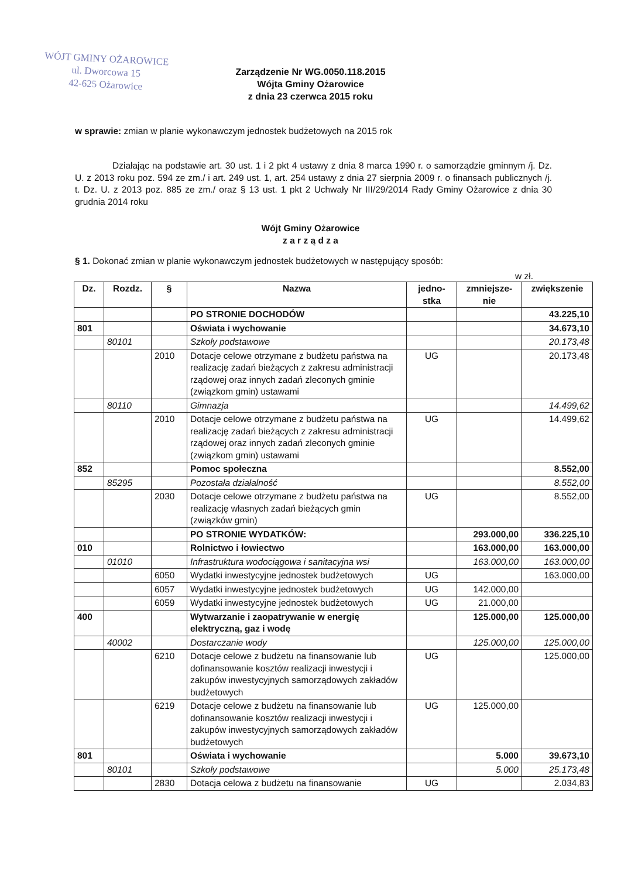WÓJT GMINY OŻAROWICE
ul. Dworcowa 15
42-625 Ożarowice
Zarządzenie Nr WG.0050.118.2015
Wójta Gminy Ożarowice
z dnia 23 czerwca 2015 roku
w sprawie: zmian w planie wykonawczym jednostek budżetowych na 2015 rok
Działając na podstawie art. 30 ust. 1 i 2 pkt 4 ustawy z dnia 8 marca 1990 r. o samorządzie gminnym /j. Dz. U. z 2013 roku poz. 594 ze zm./ i art. 249 ust. 1, art. 254 ustawy z dnia 27 sierpnia 2009 r. o finansach publicznych /j. t. Dz. U. z 2013 poz. 885 ze zm./ oraz § 13 ust. 1 pkt 2 Uchwały Nr III/29/2014 Rady Gminy Ożarowice z dnia 30 grudnia 2014 roku
Wójt Gminy Ożarowice
z a r z ą d z a
§ 1. Dokonać zmian w planie wykonawczym jednostek budżetowych w następujący sposób:
w zł.
| Dz. | Rozdz. | § | Nazwa | jedno- stka | zmniejsze- nie | zwiększenie |
| --- | --- | --- | --- | --- | --- | --- |
| | | | PO STRONIE DOCHODÓW | | | 43.225,10 |
| 801 | | | Oświata i wychowanie | | | 34.673,10 |
| | 80101 | | Szkoły podstawowe | | | 20.173,48 |
| | | 2010 | Dotacje celowe otrzymane z budżetu państwa na realizację zadań bieżących z zakresu administracji rządowej oraz innych zadań zleconych gminie (związkom gmin) ustawami | UG | | 20.173,48 |
| | 80110 | | Gimnazja | | | 14.499,62 |
| | | 2010 | Dotacje celowe otrzymane z budżetu państwa na realizację zadań bieżących z zakresu administracji rządowej oraz innych zadań zleconych gminie (związkom gmin) ustawami | UG | | 14.499,62 |
| 852 | | | Pomoc społeczna | | | 8.552,00 |
| | 85295 | | Pozostała działalność | | | 8.552,00 |
| | | 2030 | Dotacje celowe otrzymane z budżetu państwa na realizację własnych zadań bieżących gmin (związków gmin) | UG | | 8.552,00 |
| | | | PO STRONIE WYDATKÓW: | | 293.000,00 | 336.225,10 |
| 010 | | | Rolnictwo i łowiectwo | | 163.000,00 | 163.000,00 |
| | 01010 | | Infrastruktura wodociągowa i sanitacyjna wsi | | 163.000,00 | 163.000,00 |
| | | 6050 | Wydatki inwestycyjne jednostek budżetowych | UG | | 163.000,00 |
| | | 6057 | Wydatki inwestycyjne jednostek budżetowych | UG | 142.000,00 | |
| | | 6059 | Wydatki inwestycyjne jednostek budżetowych | UG | 21.000,00 | |
| 400 | | | Wytwarzanie i zaopatrywanie w energię elektryczną, gaz i wodę | | 125.000,00 | 125.000,00 |
| | 40002 | | Dostarczanie wody | | 125.000,00 | 125.000,00 |
| | | 6210 | Dotacje celowe z budżetu na finansowanie lub dofinansowanie kosztów realizacji inwestycji i zakupów inwestycyjnych samorządowych zakładów budżetowych | UG | | 125.000,00 |
| | | 6219 | Dotacje celowe z budżetu na finansowanie lub dofinansowanie kosztów realizacji inwestycji i zakupów inwestycyjnych samorządowych zakładów budżetowych | UG | 125.000,00 | |
| 801 | | | Oświata i wychowanie | | 5.000 | 39.673,10 |
| | 80101 | | Szkoły podstawowe | | 5.000 | 25.173,48 |
| | | 2830 | Dotacja celowa z budżetu na finansowanie | UG | | 2.034,83 |